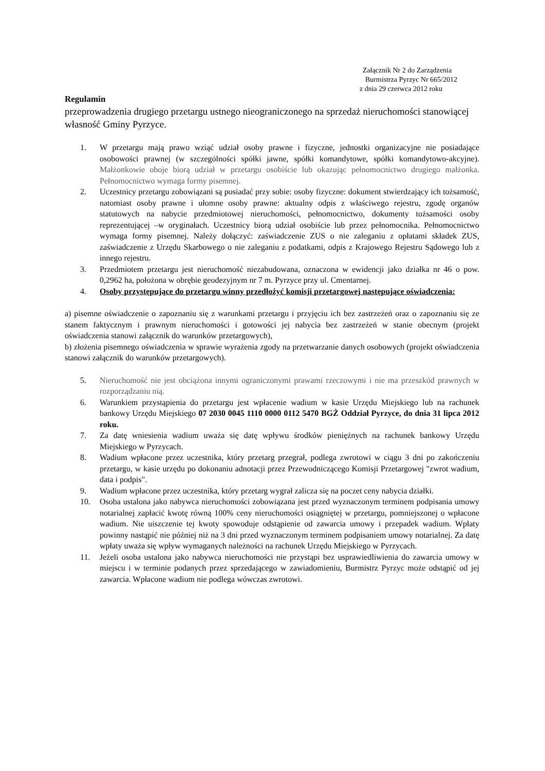Załącznik Nr 2 do Zarządzenia
Burmistrza Pyrzyc Nr 665/2012
z dnia 29 czerwca 2012 roku
Regulamin
przeprowadzenia drugiego przetargu ustnego nieograniczonego na sprzedaż nieruchomości stanowiącej własność Gminy Pyrzyce.
1. W przetargu mają prawo wziąć udział osoby prawne i fizyczne, jednostki organizacyjne nie posiadające osobowości prawnej (w szczególności spółki jawne, spółki komandytowe, spółki komandytowo-akcyjne). Małżonkowie oboje biorą udział w przetargu osobiście lub okazując pełnomocnictwo drugiego małżonka. Pełnomocnictwo wymaga formy pisemnej.
2. Uczestnicy przetargu zobowiązani są posiadać przy sobie: osoby fizyczne: dokument stwierdzający ich tożsamość, natomiast osoby prawne i ułomne osoby prawne: aktualny odpis z właściwego rejestru, zgodę organów statutowych na nabycie przedmiotowej nieruchomości, pełnomocnictwo, dokumenty tożsamości osoby reprezentującej –w oryginałach. Uczestnicy biorą udział osobiście lub przez pełnomocnika. Pełnomocnictwo wymaga formy pisemnej. Należy dołączyć: zaświadczenie ZUS o nie zaleganiu z opłatami składek ZUS, zaświadczenie z Urzędu Skarbowego o nie zaleganiu z podatkami, odpis z Krajowego Rejestru Sądowego lub z innego rejestru.
3. Przedmiotem przetargu jest nieruchomość niezabudowana, oznaczona w ewidencji jako działka nr 46 o pow. 0,2962 ha, położona w obrębie geodezyjnym nr 7 m. Pyrzyce przy ul. Cmentarnej.
4. Osoby przystępujące do przetargu winny przedłożyć komisji przetargowej następujące oświadczenia:
a) pisemne oświadczenie o zapoznaniu się z warunkami przetargu i przyjęciu ich bez zastrzeżeń oraz o zapoznaniu się ze stanem faktycznym i prawnym nieruchomości i gotowości jej nabycia bez zastrzeżeń w stanie obecnym (projekt oświadczenia stanowi załącznik do warunków przetargowych),
b) złożenia pisemnego oświadczenia w sprawie wyrażenia zgody na przetwarzanie danych osobowych (projekt oświadczenia stanowi załącznik do warunków przetargowych).
5. Nieruchomość nie jest obciążona innymi ograniczonymi prawami rzeczowymi i nie ma przeszkód prawnych w rozporządzaniu nią.
6. Warunkiem przystąpienia do przetargu jest wpłacenie wadium w kasie Urzędu Miejskiego lub na rachunek bankowy Urzędu Miejskiego 07 2030 0045 1110 0000 0112 5470 BGŻ Oddział Pyrzyce, do dnia 31 lipca 2012 roku.
7. Za datę wniesienia wadium uważa się datę wpływu środków pieniężnych na rachunek bankowy Urzędu Miejskiego w Pyrzycach.
8. Wadium wpłacone przez uczestnika, który przetarg przegrał, podlega zwrotowi w ciągu 3 dni po zakończeniu przetargu, w kasie urzędu po dokonaniu adnotacji przez Przewodniczącego Komisji Przetargowej "zwrot wadium, data i podpis".
9. Wadium wpłacone przez uczestnika, który przetarg wygrał zalicza się na poczet ceny nabycia działki.
10. Osoba ustalona jako nabywca nieruchomości zobowiązana jest przed wyznaczonym terminem podpisania umowy notarialnej zapłacić kwotę równą 100% ceny nieruchomości osiągniętej w przetargu, pomniejszonej o wpłacone wadium. Nie uiszczenie tej kwoty spowoduje odstąpienie od zawarcia umowy i przepadek wadium. Wpłaty powinny nastąpić nie później niż na 3 dni przed wyznaczonym terminem podpisaniem umowy notarialnej. Za datę wpłaty uważa się wpływ wymaganych należności na rachunek Urzędu Miejskiego w Pyrzycach.
11. Jeżeli osoba ustalona jako nabywca nieruchomości nie przystąpi bez usprawiedliwienia do zawarcia umowy w miejscu i w terminie podanych przez sprzedającego w zawiadomieniu, Burmistrz Pyrzyc może odstąpić od jej zawarcia. Wpłacone wadium nie podlega wówczas zwrotowi.